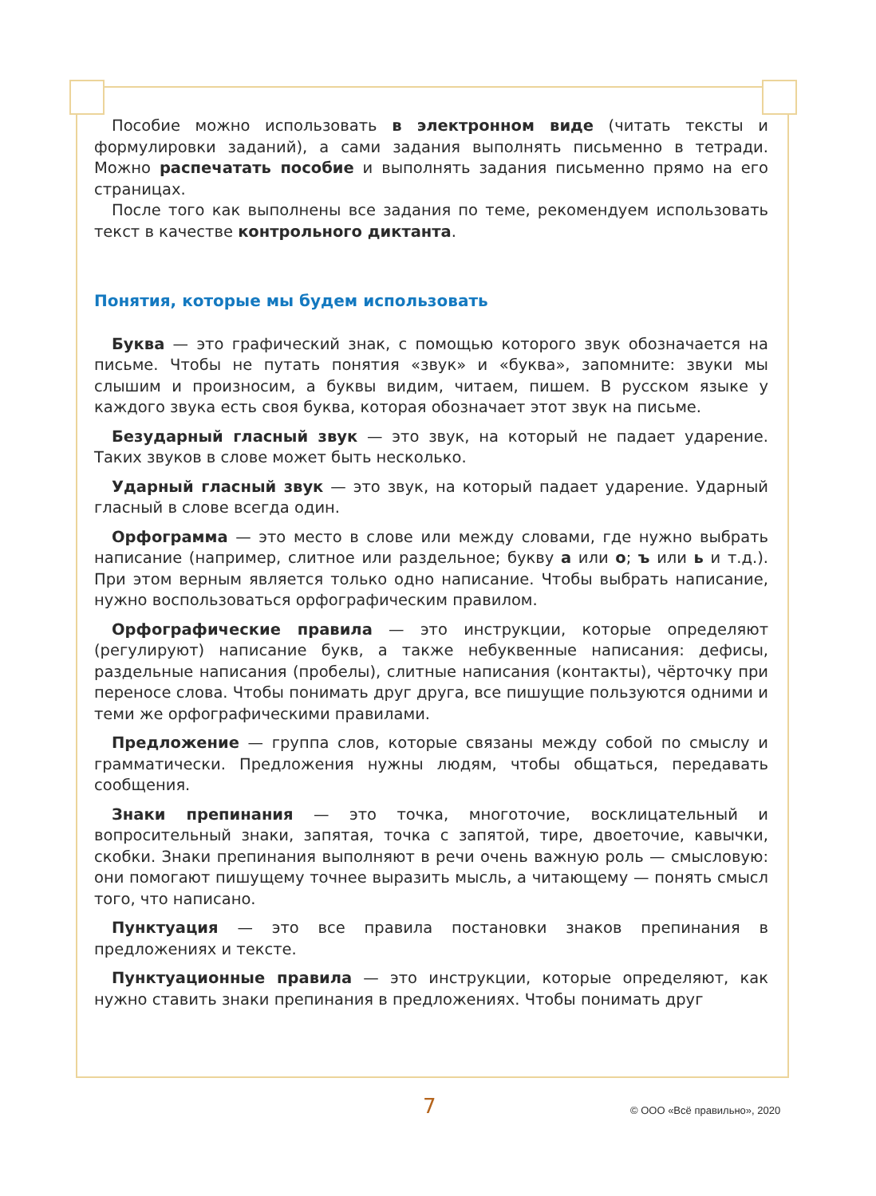Пособие можно использовать в электронном виде (читать тексты и формулировки заданий), а сами задания выполнять письменно в тетради. Можно распечатать пособие и выполнять задания письменно прямо на его страницах.
После того как выполнены все задания по теме, рекомендуем использовать текст в качестве контрольного диктанта.
Понятия, которые мы будем использовать
Буква — это графический знак, с помощью которого звук обозначается на письме. Чтобы не путать понятия «звук» и «буква», запомните: звуки мы слышим и произносим, а буквы видим, читаем, пишем. В русском языке у каждого звука есть своя буква, которая обозначает этот звук на письме.
Безударный гласный звук — это звук, на который не падает ударение. Таких звуков в слове может быть несколько.
Ударный гласный звук — это звук, на который падает ударение. Ударный гласный в слове всегда один.
Орфограмма — это место в слове или между словами, где нужно выбрать написание (например, слитное или раздельное; букву а или о; ъ или ь и т.д.). При этом верным является только одно написание. Чтобы выбрать написание, нужно воспользоваться орфографическим правилом.
Орфографические правила — это инструкции, которые определяют (регулируют) написание букв, а также небуквенные написания: дефисы, раздельные написания (пробелы), слитные написания (контакты), чёрточку при переносе слова. Чтобы понимать друг друга, все пишущие пользуются одними и теми же орфографическими правилами.
Предложение — группа слов, которые связаны между собой по смыслу и грамматически. Предложения нужны людям, чтобы общаться, передавать сообщения.
Знаки препинания — это точка, многоточие, восклицательный и вопросительный знаки, запятая, точка с запятой, тире, двоеточие, кавычки, скобки. Знаки препинания выполняют в речи очень важную роль — смысловую: они помогают пишущему точнее выразить мысль, а читающему — понять смысл того, что написано.
Пунктуация — это все правила постановки знаков препинания в предложениях и тексте.
Пунктуационные правила — это инструкции, которые определяют, как нужно ставить знаки препинания в предложениях. Чтобы понимать друг
7 © ООО «Всё правильно», 2020